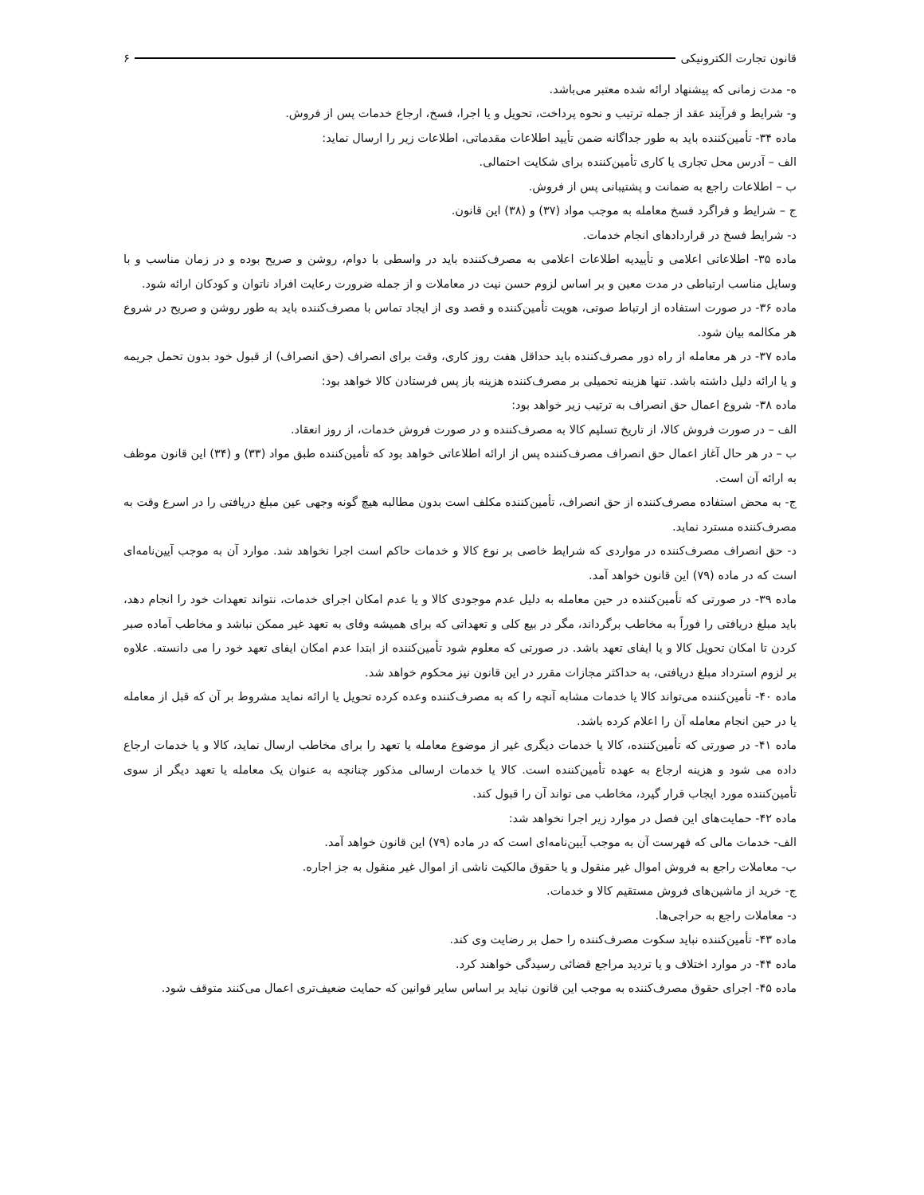قانون تجارت الکترونیکی ۶
ه- مدت زمانی که پیشنهاد ارائه شده معتبر می‌باشد.
و- شرایط و فرآیند عقد از جمله ترتیب و نحوه پرداخت، تحویل و یا اجرا، فسخ، ارجاع خدمات پس از فروش.
ماده ۳۴- تأمین‌کننده باید به طور جداگانه ضمن تأیید اطلاعات مقدماتی، اطلاعات زیر را ارسال نماید:
الف – آدرس محل تجاری یا کاری تأمین‌کننده برای شکایت احتمالی.
ب – اطلاعات راجع به ضمانت و پشتیبانی پس از فروش.
ج – شرایط و فراگرد فسخ معامله به موجب مواد (۳۷) و (۳۸) این قانون.
د- شرایط فسخ در قراردادهای انجام خدمات.
ماده ۳۵- اطلاعاتی اعلامی و تأییدیه اطلاعات اعلامی به مصرف‌کننده باید در واسطی با دوام، روشن و صریح بوده و در زمان مناسب و با وسایل مناسب ارتباطی در مدت معین و بر اساس لزوم حسن نیت در معاملات و از جمله ضرورت رعایت افراد ناتوان و کودکان ارائه شود.
ماده ۳۶- در صورت استفاده از ارتباط صوتی، هویت تأمین‌کننده و قصد وی از ایجاد تماس با مصرف‌کننده باید به طور روشن و صریح در شروع هر مکالمه بیان شود.
ماده ۳۷- در هر معامله از راه دور مصرف‌کننده باید حداقل هفت روز کاری، وقت برای انصراف (حق انصراف) از قبول خود بدون تحمل جریمه و یا ارائه دلیل داشته باشد. تنها هزینه تحمیلی بر مصرف‌کننده هزینه باز پس فرستادن کالا خواهد بود:
ماده ۳۸- شروع اعمال حق انصراف به ترتیب زیر خواهد بود:
الف – در صورت فروش کالا، از تاریخ تسلیم کالا به مصرف‌کننده و در صورت فروش خدمات، از روز انعقاد.
ب – در هر حال آغاز اعمال حق انصراف مصرف‌کننده پس از ارائه اطلاعاتی خواهد بود که تأمین‌کننده طبق مواد (۳۳) و (۳۴) این قانون موظف به ارائه آن است.
ج- به محض استفاده مصرف‌کننده از حق انصراف، تأمین‌کننده مکلف است بدون مطالبه هیچ گونه وجهی عین مبلغ دریافتی را در اسرع وقت به مصرف‌کننده مسترد نماید.
د- حق انصراف مصرف‌کننده در مواردی که شرایط خاصی بر نوع کالا و خدمات حاکم است اجرا نخواهد شد. موارد آن به موجب آیین‌نامه‌ای است که در ماده (۷۹) این قانون خواهد آمد.
ماده ۳۹- در صورتی که تأمین‌کننده در حین معامله به دلیل عدم موجودی کالا و یا عدم امکان اجرای خدمات، نتواند تعهدات خود را انجام دهد، باید مبلغ دریافتی را فوراً به مخاطب برگرداند، مگر در بیع کلی و تعهداتی که برای همیشه وفای به تعهد غیر ممکن نباشد و مخاطب آماده صبر کردن تا امکان تحویل کالا و یا ایفای تعهد باشد. در صورتی که معلوم شود تأمین‌کننده از ابتدا عدم امکان ایفای تعهد خود را می دانسته. علاوه بر لزوم استرداد مبلغ دریافتی، به حداکثر مجازات مقرر در این قانون نیز محکوم خواهد شد.
ماده ۴۰- تأمین‌کننده می‌تواند کالا یا خدمات مشابه آنچه را که به مصرف‌کننده وعده کرده تحویل یا ارائه نماید مشروط بر آن که قبل از معامله یا در حین انجام معامله آن را اعلام کرده باشد.
ماده ۴۱- در صورتی که تأمین‌کننده، کالا یا خدمات دیگری غیر از موضوع معامله یا تعهد را برای مخاطب ارسال نماید، کالا و یا خدمات ارجاع داده می شود و هزینه ارجاع به عهده تأمین‌کننده است. کالا یا خدمات ارسالی مذکور چنانچه به عنوان یک معامله یا تعهد دیگر از سوی تأمین‌کننده مورد ایجاب قرار گیرد، مخاطب می تواند آن را قبول کند.
ماده ۴۲- حمایت‌های این فصل در موارد زیر اجرا نخواهد شد:
الف- خدمات مالی که فهرست آن به موجب آیین‌نامه‌ای است که در ماده (۷۹) این قانون خواهد آمد.
ب- معاملات راجع به فروش اموال غیر منقول و یا حقوق مالکیت ناشی از اموال غیر منقول به جز اجاره.
ج- خرید از ماشین‌های فروش مستقیم کالا و خدمات.
د- معاملات راجع به حراجی‌ها.
ماده ۴۳- تأمین‌کننده نباید سکوت مصرف‌کننده را حمل بر رضایت وی کند.
ماده ۴۴- در موارد اختلاف و یا تردید مراجع قضائی رسیدگی خواهند کرد.
ماده ۴۵- اجرای حقوق مصرف‌کننده به موجب این قانون نباید بر اساس سایر قوانین که حمایت ضعیف‌تری اعمال می‌کنند متوقف شود.